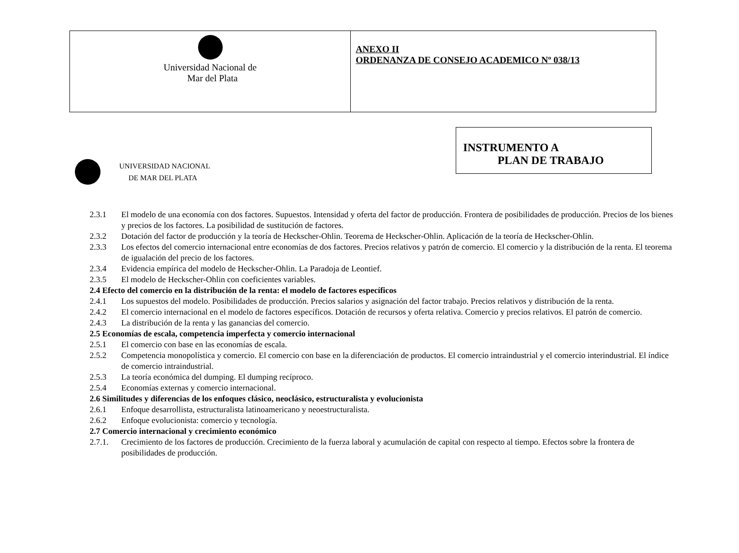| Universidad Nacional de Mar del Plata | ANEXO II ORDENANZA DE CONSEJO ACADEMICO Nº 038/13 |
INSTRUMENTO A
PLAN DE TRABAJO
UNIVERSIDAD NACIONAL
DE MAR DEL PLATA
2.3.1 El modelo de una economía con dos factores. Supuestos. Intensidad y oferta del factor de producción. Frontera de posibilidades de producción. Precios de los bienes y precios de los factores. La posibilidad de sustitución de factores.
2.3.2 Dotación del factor de producción y la teoría de Heckscher-Ohlin. Teorema de Heckscher-Ohlin. Aplicación de la teoría de Heckscher-Ohlin.
2.3.3 Los efectos del comercio internacional entre economías de dos factores. Precios relativos y patrón de comercio. El comercio y la distribución de la renta. El teorema de igualación del precio de los factores.
2.3.4 Evidencia empírica del modelo de Heckscher-Ohlin. La Paradoja de Leontief.
2.3.5 El modelo de Heckscher-Ohlin con coeficientes variables.
2.4 Efecto del comercio en la distribución de la renta: el modelo de factores específicos
2.4.1 Los supuestos del modelo. Posibilidades de producción. Precios salarios y asignación del factor trabajo. Precios relativos y distribución de la renta.
2.4.2 El comercio internacional en el modelo de factores específicos. Dotación de recursos y oferta relativa. Comercio y precios relativos. El patrón de comercio.
2.4.3 La distribución de la renta y las ganancias del comercio.
2.5 Economías de escala, competencia imperfecta y comercio internacional
2.5.1 El comercio con base en las economías de escala.
2.5.2 Competencia monopolística y comercio. El comercio con base en la diferenciación de productos. El comercio intraindustrial y el comercio interindustrial. El índice de comercio intraindustrial.
2.5.3 La teoría económica del dumping. El dumping recíproco.
2.5.4 Economías externas y comercio internacional.
2.6 Similitudes y diferencias de los enfoques clásico, neoclásico, estructuralista y evolucionista
2.6.1 Enfoque desarrollista, estructuralista latinoamericano y neoestructuralista.
2.6.2 Enfoque evolucionista: comercio y tecnología.
2.7 Comercio internacional y crecimiento económico
2.7.1. Crecimiento de los factores de producción. Crecimiento de la fuerza laboral y acumulación de capital con respecto al tiempo. Efectos sobre la frontera de posibilidades de producción.